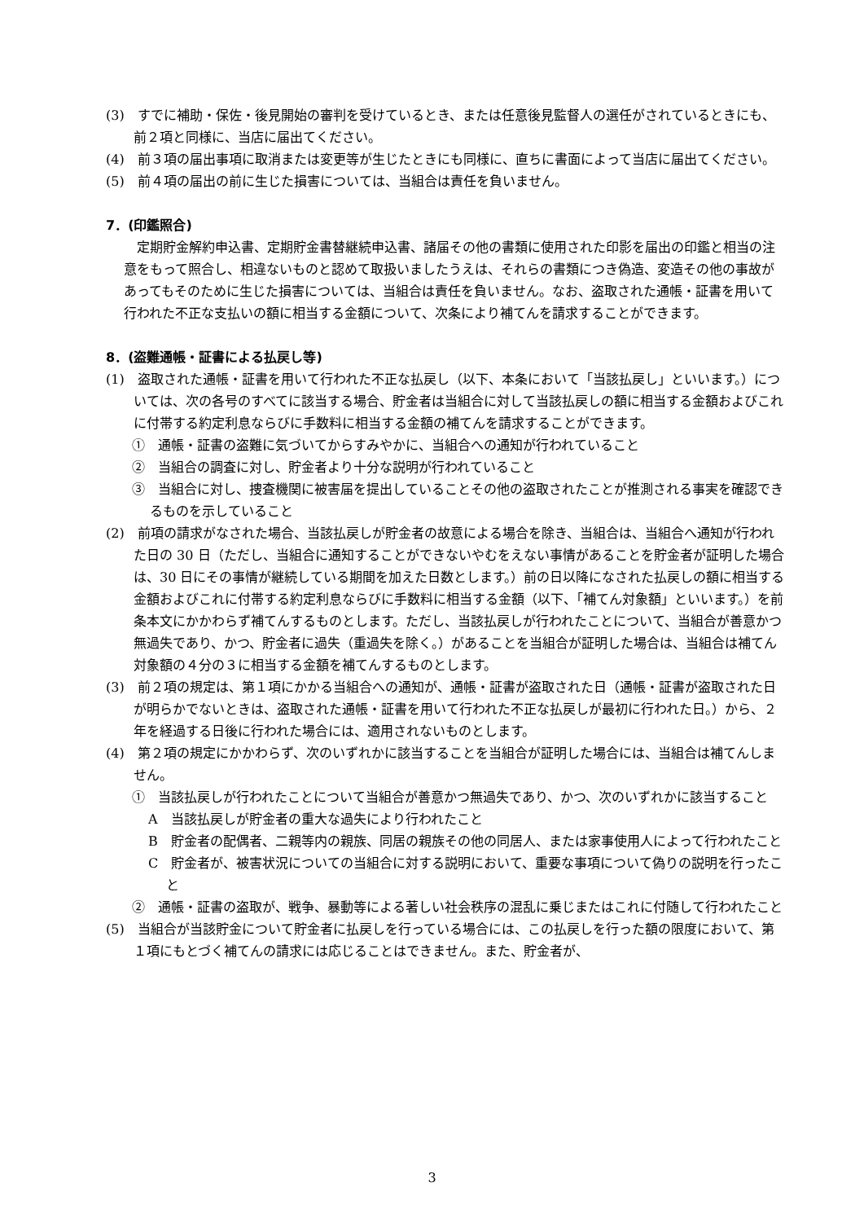(3)　すでに補助・保佐・後見開始の審判を受けているとき、または任意後見監督人の選任がされているときにも、前２項と同様に、当店に届出てください。
(4)　前３項の届出事項に取消または変更等が生じたときにも同様に、直ちに書面によって当店に届出てください。
(5)　前４項の届出の前に生じた損害については、当組合は責任を負いません。
7．(印鑑照合)
定期貯金解約申込書、定期貯金書替継続申込書、諸届その他の書類に使用された印影を届出の印鑑と相当の注意をもって照合し、相違ないものと認めて取扱いましたうえは、それらの書類につき偽造、変造その他の事故があってもそのために生じた損害については、当組合は責任を負いません。なお、盗取された通帳・証書を用いて行われた不正な支払いの額に相当する金額について、次条により補てんを請求することができます。
8．(盗難通帳・証書による払戻し等)
(1)　盗取された通帳・証書を用いて行われた不正な払戻し（以下、本条において「当該払戻し」といいます。）については、次の各号のすべてに該当する場合、貯金者は当組合に対して当該払戻しの額に相当する金額およびこれに付帯する約定利息ならびに手数料に相当する金額の補てんを請求することができます。
①　通帳・証書の盗難に気づいてからすみやかに、当組合への通知が行われていること
②　当組合の調査に対し、貯金者より十分な説明が行われていること
③　当組合に対し、捜査機関に被害届を提出していることその他の盗取されたことが推測される事実を確認できるものを示していること
(2)　前項の請求がなされた場合、当該払戻しが貯金者の故意による場合を除き、当組合は、当組合へ通知が行われた日の 30 日（ただし、当組合に通知することができないやむをえない事情があることを貯金者が証明した場合は、30 日にその事情が継続している期間を加えた日数とします。）前の日以降になされた払戻しの額に相当する金額およびこれに付帯する約定利息ならびに手数料に相当する金額（以下、「補てん対象額」といいます。）を前条本文にかかわらず補てんするものとします。ただし、当該払戻しが行われたことについて、当組合が善意かつ無過失であり、かつ、貯金者に過失（重過失を除く。）があることを当組合が証明した場合は、当組合は補てん対象額の４分の３に相当する金額を補てんするものとします。
(3)　前２項の規定は、第１項にかかる当組合への通知が、通帳・証書が盗取された日（通帳・証書が盗取された日が明らかでないときは、盗取された通帳・証書を用いて行われた不正な払戻しが最初に行われた日。）から、２年を経過する日後に行われた場合には、適用されないものとします。
(4)　第２項の規定にかかわらず、次のいずれかに該当することを当組合が証明した場合には、当組合は補てんしません。
①　当該払戻しが行われたことについて当組合が善意かつ無過失であり、かつ、次のいずれかに該当すること
A　当該払戻しが貯金者の重大な過失により行われたこと
B　貯金者の配偶者、二親等内の親族、同居の親族その他の同居人、または家事使用人によって行われたこと
C　貯金者が、被害状況についての当組合に対する説明において、重要な事項について偽りの説明を行ったこと
②　通帳・証書の盗取が、戦争、暴動等による著しい社会秩序の混乱に乗じまたはこれに付随して行われたこと
(5)　当組合が当該貯金について貯金者に払戻しを行っている場合には、この払戻しを行った額の限度において、第１項にもとづく補てんの請求には応じることはできません。また、貯金者が、
3